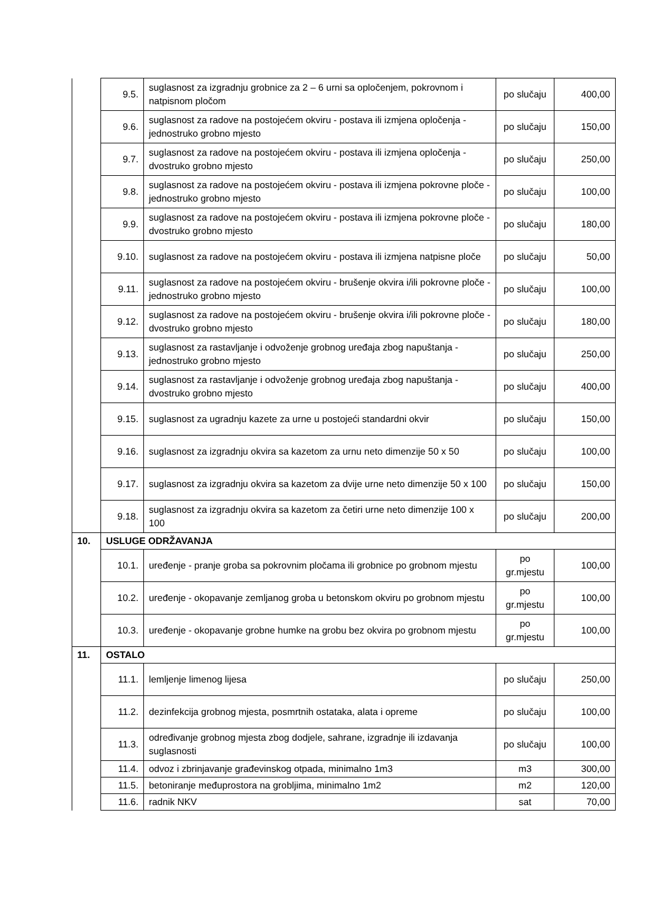| | 9.5. | suglasnost za izgradnju grobnice za 2 – 6 urni sa opločenjem, pokrovnom i natpisnom pločom | po slučaju | 400,00 |
| | 9.6. | suglasnost za radove na postojećem okviru - postava ili izmjena opločenja - jednostruko grobno mjesto | po slučaju | 150,00 |
| | 9.7. | suglasnost za radove na postojećem okviru - postava ili izmjena opločenja - dvostruko grobno mjesto | po slučaju | 250,00 |
| | 9.8. | suglasnost za radove na postojećem okviru - postava ili izmjena pokrovne ploče - jednostruko grobno mjesto | po slučaju | 100,00 |
| | 9.9. | suglasnost za radove na postojećem okviru - postava ili izmjena pokrovne ploče - dvostruko grobno mjesto | po slučaju | 180,00 |
| | 9.10. | suglasnost za radove na postojećem okviru - postava ili izmjena natpisne ploče | po slučaju | 50,00 |
| | 9.11. | suglasnost za radove na postojećem okviru - brušenje okvira i/ili pokrovne ploče - jednostruko grobno mjesto | po slučaju | 100,00 |
| | 9.12. | suglasnost za radove na postojećem okviru - brušenje okvira i/ili pokrovne ploče - dvostruko grobno mjesto | po slučaju | 180,00 |
| | 9.13. | suglasnost za rastavljanje i odvoženje grobnog uređaja zbog napuštanja - jednostruko grobno mjesto | po slučaju | 250,00 |
| | 9.14. | suglasnost za rastavljanje i odvoženje grobnog uređaja zbog napuštanja - dvostruko grobno mjesto | po slučaju | 400,00 |
| | 9.15. | suglasnost za ugradnju kazete za urne u postojeći standardni okvir | po slučaju | 150,00 |
| | 9.16. | suglasnost za izgradnju okvira sa kazetom za urnu neto dimenzije 50 x 50 | po slučaju | 100,00 |
| | 9.17. | suglasnost za izgradnju okvira sa kazetom za dvije urne neto dimenzije 50 x 100 | po slučaju | 150,00 |
| | 9.18. | suglasnost za izgradnju okvira sa kazetom za četiri urne neto dimenzije 100 x 100 | po slučaju | 200,00 |
| 10. | USLUGE ODRŽAVANJA | | | |
| | 10.1. | uređenje - pranje groba sa pokrovnim pločama ili grobnice po grobnom mjestu | po gr.mjestu | 100,00 |
| | 10.2. | uređenje - okopavanje zemljanog groba u betonskom okviru po grobnom mjestu | po gr.mjestu | 100,00 |
| | 10.3. | uređenje - okopavanje grobne humke na grobu bez okvira po grobnom mjestu | po gr.mjestu | 100,00 |
| 11. | OSTALO | | | |
| | 11.1. | lemljenje limenog lijesa | po slučaju | 250,00 |
| | 11.2. | dezinfekcija grobnog mjesta, posmrtnih ostataka, alata i opreme | po slučaju | 100,00 |
| | 11.3. | određivanje grobnog mjesta zbog dodjele, sahrane, izgradnje ili izdavanja suglasnosti | po slučaju | 100,00 |
| | 11.4. | odvoz i zbrinjavanje građevinskog otpada, minimalno 1m3 | m3 | 300,00 |
| | 11.5. | betoniranje međuprostora na grobljima, minimalno 1m2 | m2 | 120,00 |
| | 11.6. | radnik NKV | sat | 70,00 |